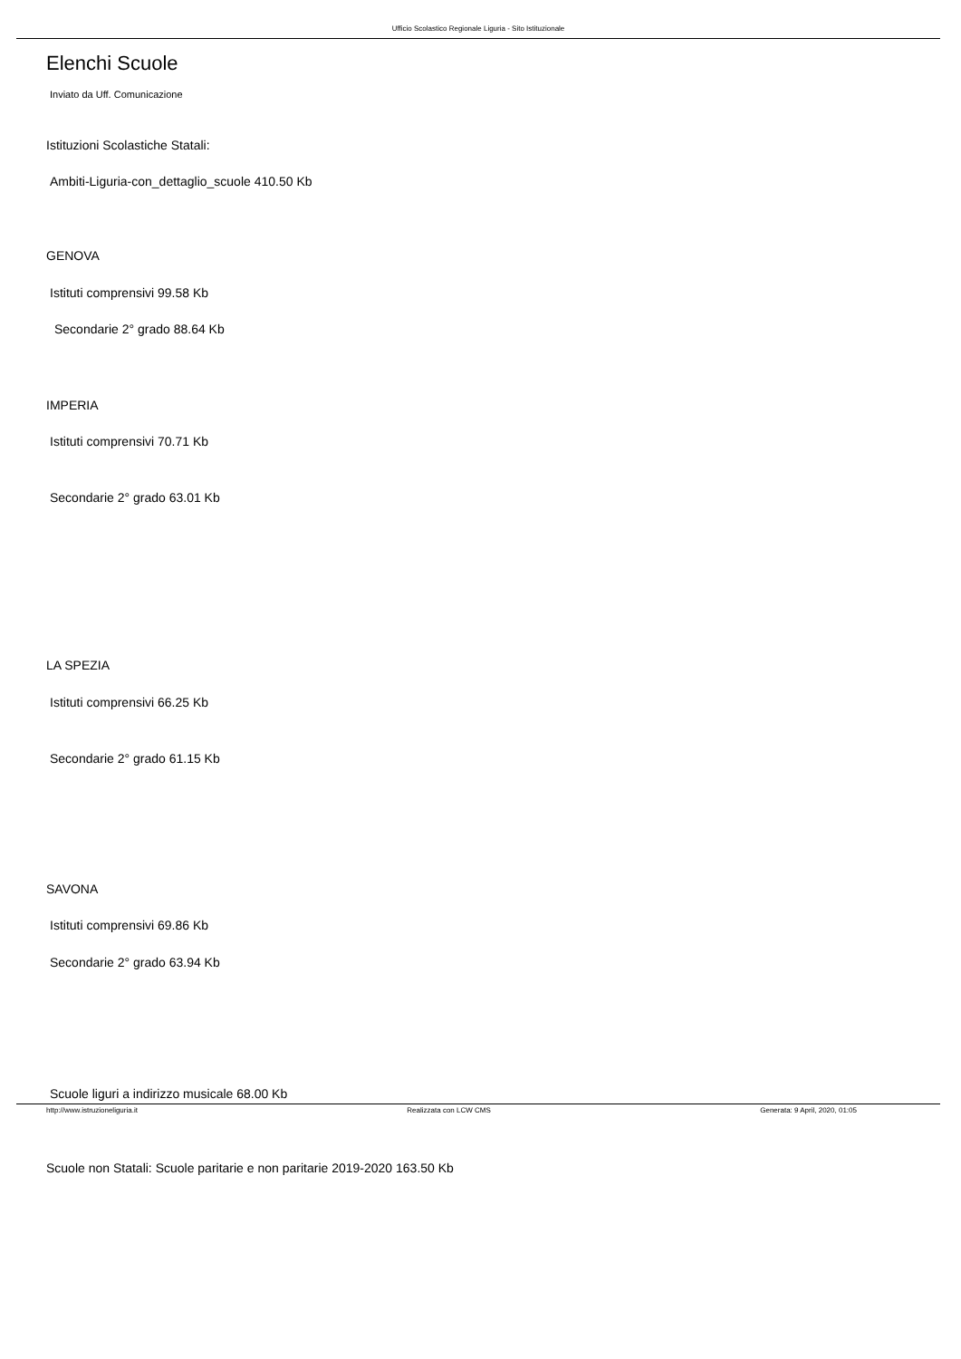Ufficio Scolastico Regionale Liguria - Sito Istituzionale
Elenchi Scuole
Inviato da Uff. Comunicazione
Istituzioni Scolastiche Statali:
Ambiti-Liguria-con_dettaglio_scuole 410.50 Kb
GENOVA
Istituti comprensivi 99.58 Kb
Secondarie 2° grado 88.64 Kb
IMPERIA
Istituti comprensivi 70.71 Kb
Secondarie 2° grado 63.01 Kb
LA SPEZIA
Istituti comprensivi 66.25 Kb
Secondarie 2° grado 61.15 Kb
SAVONA
Istituti comprensivi 69.86 Kb
Secondarie 2° grado 63.94 Kb
Scuole liguri a indirizzo musicale 68.00 Kb
Scuole non Statali: Scuole paritarie e non paritarie 2019-2020 163.50 Kb
http://www.istruzioneliguria.it Realizzata con LCW CMS Generata: 9 April, 2020, 01:05